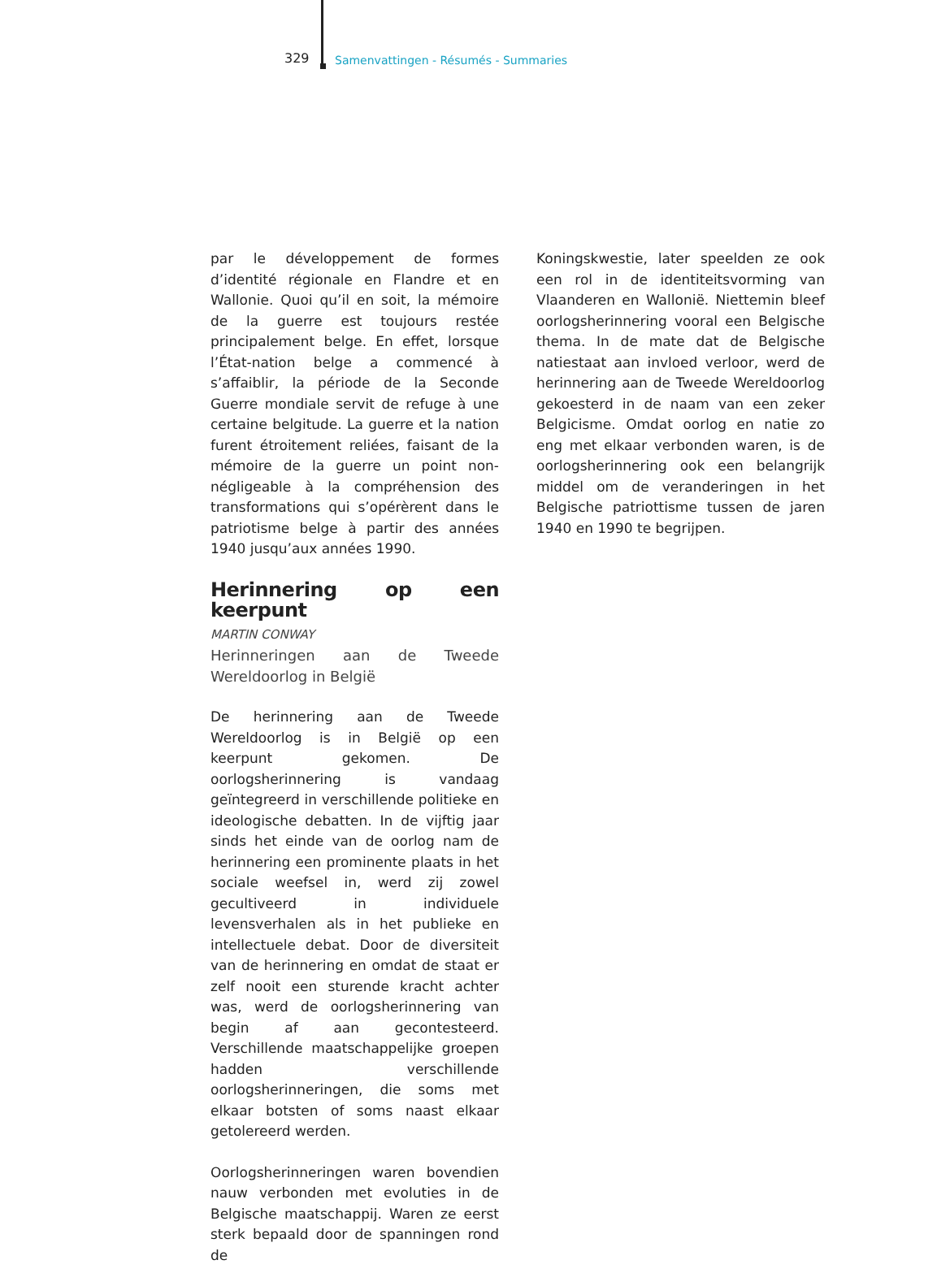329 Samenvattingen - Résumés - Summaries
par le développement de formes d’identité régionale en Flandre et en Wallonie. Quoi qu’il en soit, la mémoire de la guerre est toujours restée principalement belge. En effet, lorsque l’État-nation belge a commencé à s’affaiblir, la période de la Seconde Guerre mondiale servit de refuge à une certaine belgitude. La guerre et la nation furent étroitement reliées, faisant de la mémoire de la guerre un point non-négligeable à la compréhension des transformations qui s’opérèrent dans le patriotisme belge à partir des années 1940 jusqu’aux années 1990.
Herinnering op een keerpunt
MARTIN CONWAY
Herinneringen aan de Tweede Wereldoorlog in België
De herinnering aan de Tweede Wereldoorlog is in België op een keerpunt gekomen. De oorlogsherinnering is vandaag geïntegreerd in verschillende politieke en ideologische debatten. In de vijftig jaar sinds het einde van de oorlog nam de herinnering een prominente plaats in het sociale weefsel in, werd zij zowel gecultiveerd in individuele levensverhalen als in het publieke en intellectuele debat. Door de diversiteit van de herinnering en omdat de staat er zelf nooit een sturende kracht achter was, werd de oorlogsherinnering van begin af aan gecontesteerd. Verschillende maatschappelijke groepen hadden verschillende oorlogsherinneringen, die soms met elkaar botsten of soms naast elkaar getolereerd werden.
Oorlogsherinneringen waren bovendien nauw verbonden met evoluties in de Belgische maatschappij. Waren ze eerst sterk bepaald door de spanningen rond de
Koningskwestie, later speelden ze ook een rol in de identiteitsvorming van Vlaanderen en Wallonië. Niettemin bleef oorlogsherinnering vooral een Belgische thema. In de mate dat de Belgische natiestaat aan invloed verloor, werd de herinnering aan de Tweede Wereldoorlog gekoesterd in de naam van een zeker Belgicisme. Omdat oorlog en natie zo eng met elkaar verbonden waren, is de oorlogsherinnering ook een belangrijk middel om de veranderingen in het Belgische patriottisme tussen de jaren 1940 en 1990 te begrijpen.